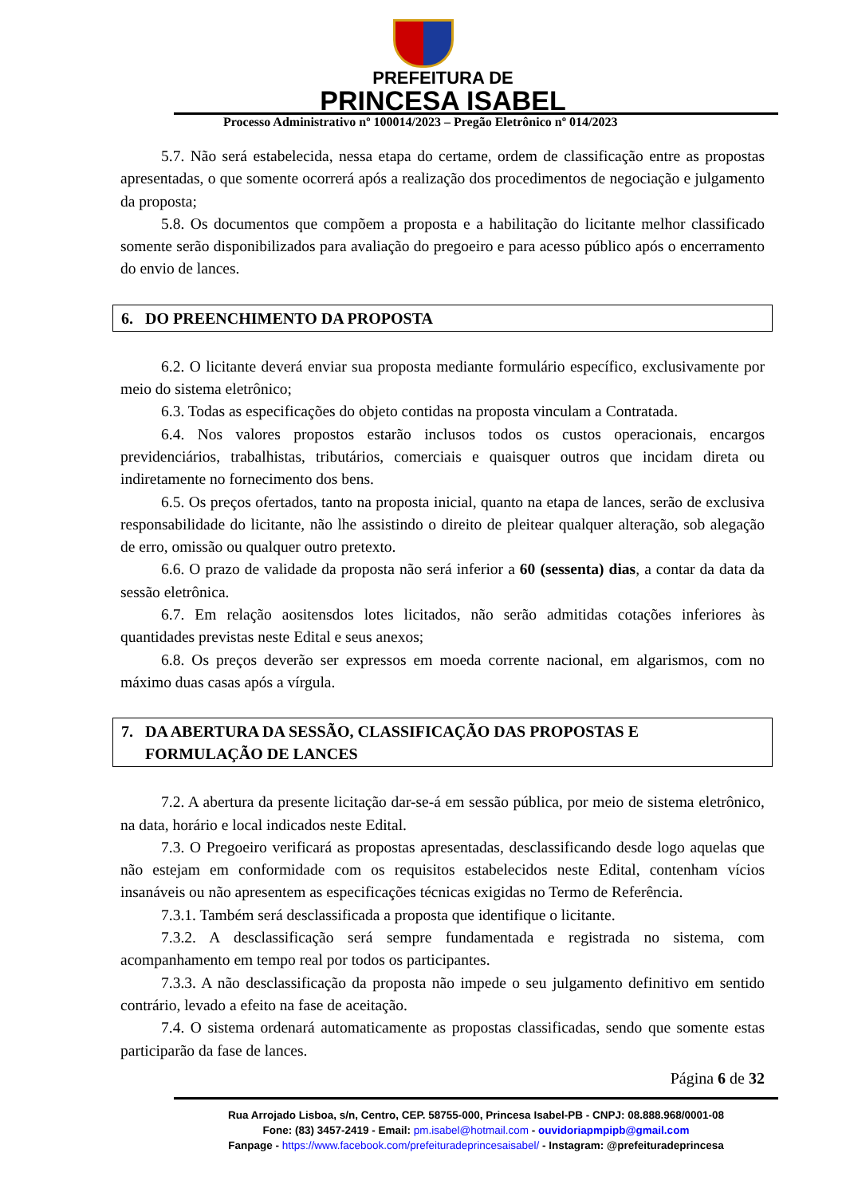PREFEITURA DE
PRINCESA ISABEL
Processo Administrativo nº 100014/2023 – Pregão Eletrônico nº 014/2023
5.7. Não será estabelecida, nessa etapa do certame, ordem de classificação entre as propostas apresentadas, o que somente ocorrerá após a realização dos procedimentos de negociação e julgamento da proposta;
5.8. Os documentos que compõem a proposta e a habilitação do licitante melhor classificado somente serão disponibilizados para avaliação do pregoeiro e para acesso público após o encerramento do envio de lances.
6. DO PREENCHIMENTO DA PROPOSTA
6.2. O licitante deverá enviar sua proposta mediante formulário específico, exclusivamente por meio do sistema eletrônico;
6.3. Todas as especificações do objeto contidas na proposta vinculam a Contratada.
6.4. Nos valores propostos estarão inclusos todos os custos operacionais, encargos previdenciários, trabalhistas, tributários, comerciais e quaisquer outros que incidam direta ou indiretamente no fornecimento dos bens.
6.5. Os preços ofertados, tanto na proposta inicial, quanto na etapa de lances, serão de exclusiva responsabilidade do licitante, não lhe assistindo o direito de pleitear qualquer alteração, sob alegação de erro, omissão ou qualquer outro pretexto.
6.6. O prazo de validade da proposta não será inferior a 60 (sessenta) dias, a contar da data da sessão eletrônica.
6.7. Em relação aositensdos lotes licitados, não serão admitidas cotações inferiores às quantidades previstas neste Edital e seus anexos;
6.8. Os preços deverão ser expressos em moeda corrente nacional, em algarismos, com no máximo duas casas após a vírgula.
7. DA ABERTURA DA SESSÃO, CLASSIFICAÇÃO DAS PROPOSTAS E
FORMULAÇÃO DE LANCES
7.2. A abertura da presente licitação dar-se-á em sessão pública, por meio de sistema eletrônico, na data, horário e local indicados neste Edital.
7.3. O Pregoeiro verificará as propostas apresentadas, desclassificando desde logo aquelas que não estejam em conformidade com os requisitos estabelecidos neste Edital, contenham vícios insanáveis ou não apresentem as especificações técnicas exigidas no Termo de Referência.
7.3.1. Também será desclassificada a proposta que identifique o licitante.
7.3.2. A desclassificação será sempre fundamentada e registrada no sistema, com acompanhamento em tempo real por todos os participantes.
7.3.3. A não desclassificação da proposta não impede o seu julgamento definitivo em sentido contrário, levado a efeito na fase de aceitação.
7.4. O sistema ordenará automaticamente as propostas classificadas, sendo que somente estas participarão da fase de lances.
Página 6 de 32
Rua Arrojado Lisboa, s/n, Centro, CEP. 58755-000, Princesa Isabel-PB - CNPJ: 08.888.968/0001-08
Fone: (83) 3457-2419 - Email: pm.isabel@hotmail.com - ouvidoriapmpipb@gmail.com
Fanpage - https://www.facebook.com/prefeituradeprincesaisabel/ - Instagram: @prefeituradeprincesa